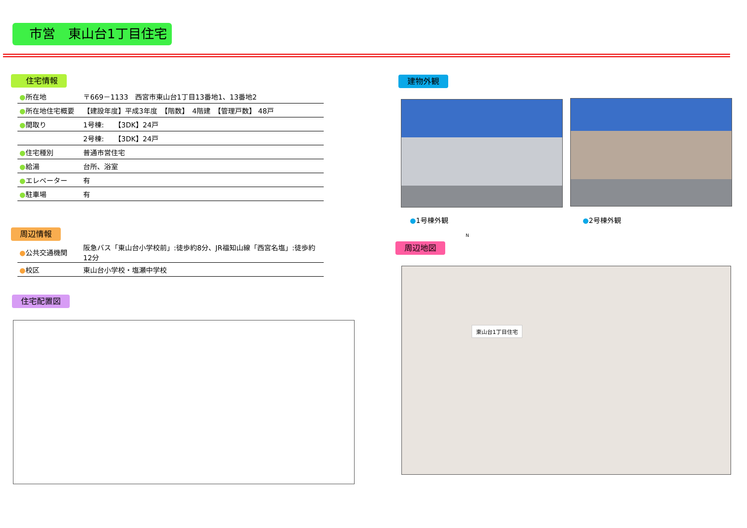市営　東山台1丁目住宅
住宅情報
| ● 所在地 | 〒669－1133 西宮市東山台1丁目13番地1、13番地2 |
| ● 所在地住宅概要 | 【建設年度】平成3年度 【階数】 4階建 【管理戸数】 48戸 |
| ● 間取り | 1号棟: 【3DK】24戸 |
| | 2号棟: 【3DK】24戸 |
| ● 住宅種別 | 普通市営住宅 |
| ● 給湯 | 台所、浴室 |
| ● エレベーター | 有 |
| ● 駐車場 | 有 |
周辺情報
| ● 公共交通機関 | 阪急バス「東山台小学校前」:徒歩約8分、JR福知山線「西宮名塩」:徒歩約12分 |
| ● 校区 | 東山台小学校・塩瀬中学校 |
住宅配置図
建物外観
●1号棟外観 ●2号棟外観
周辺地図
N
東山台1丁目住宅